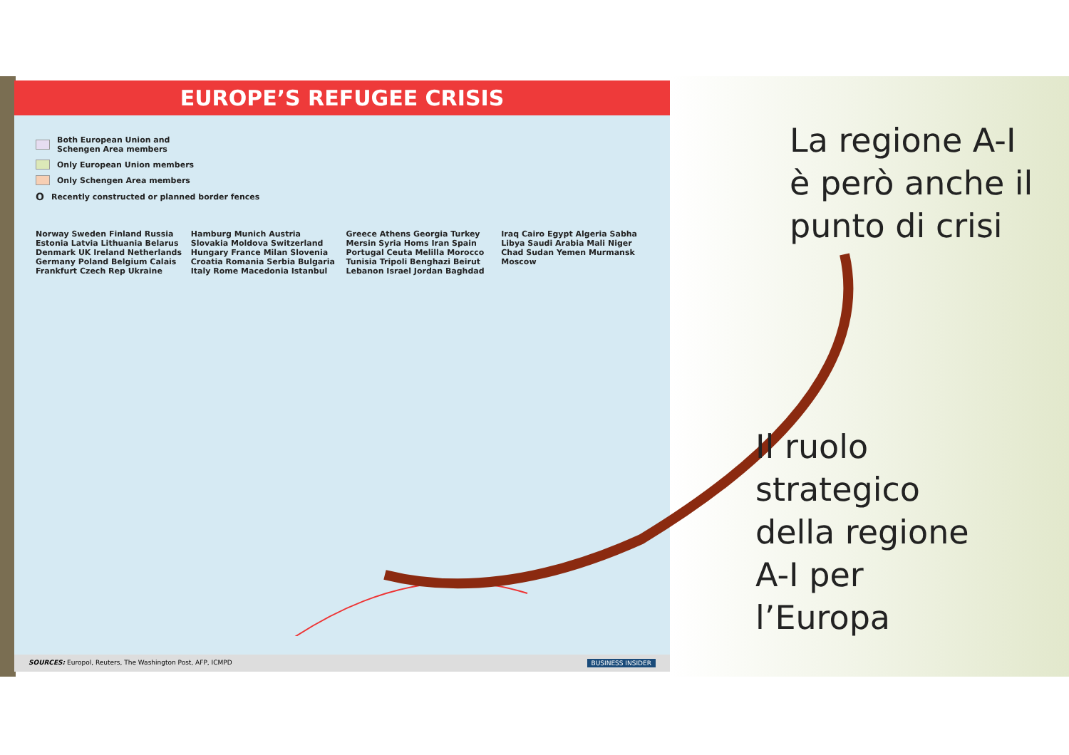EUROPE’S REFUGEE CRISIS
Both European Union and
Schengen Area members
Only European Union members
Only Schengen Area members
O Recently constructed or planned border fences
Norway Sweden Finland Russia Estonia Latvia Lithuania Belarus Denmark UK Ireland Netherlands Germany Poland Belgium Calais Frankfurt Czech Rep Ukraine Hamburg Munich Austria Slovakia Moldova Switzerland Hungary France Milan Slovenia Croatia Romania Serbia Bulgaria Italy Rome Macedonia Istanbul Greece Athens Georgia Turkey Mersin Syria Homs Iran Spain Portugal Ceuta Melilla Morocco Tunisia Tripoli Benghazi Beirut Lebanon Israel Jordan Baghdad Iraq Cairo Egypt Algeria Sabha Libya Saudi Arabia Mali Niger Chad Sudan Yemen Murmansk Moscow
SOURCES: Europol, Reuters, The Washington Post, AFP, ICMPD BUSINESS INSIDER
La regione A-I
è però anche il
punto di crisi
Il ruolo
strategico
della regione
A-I per
l’Europa